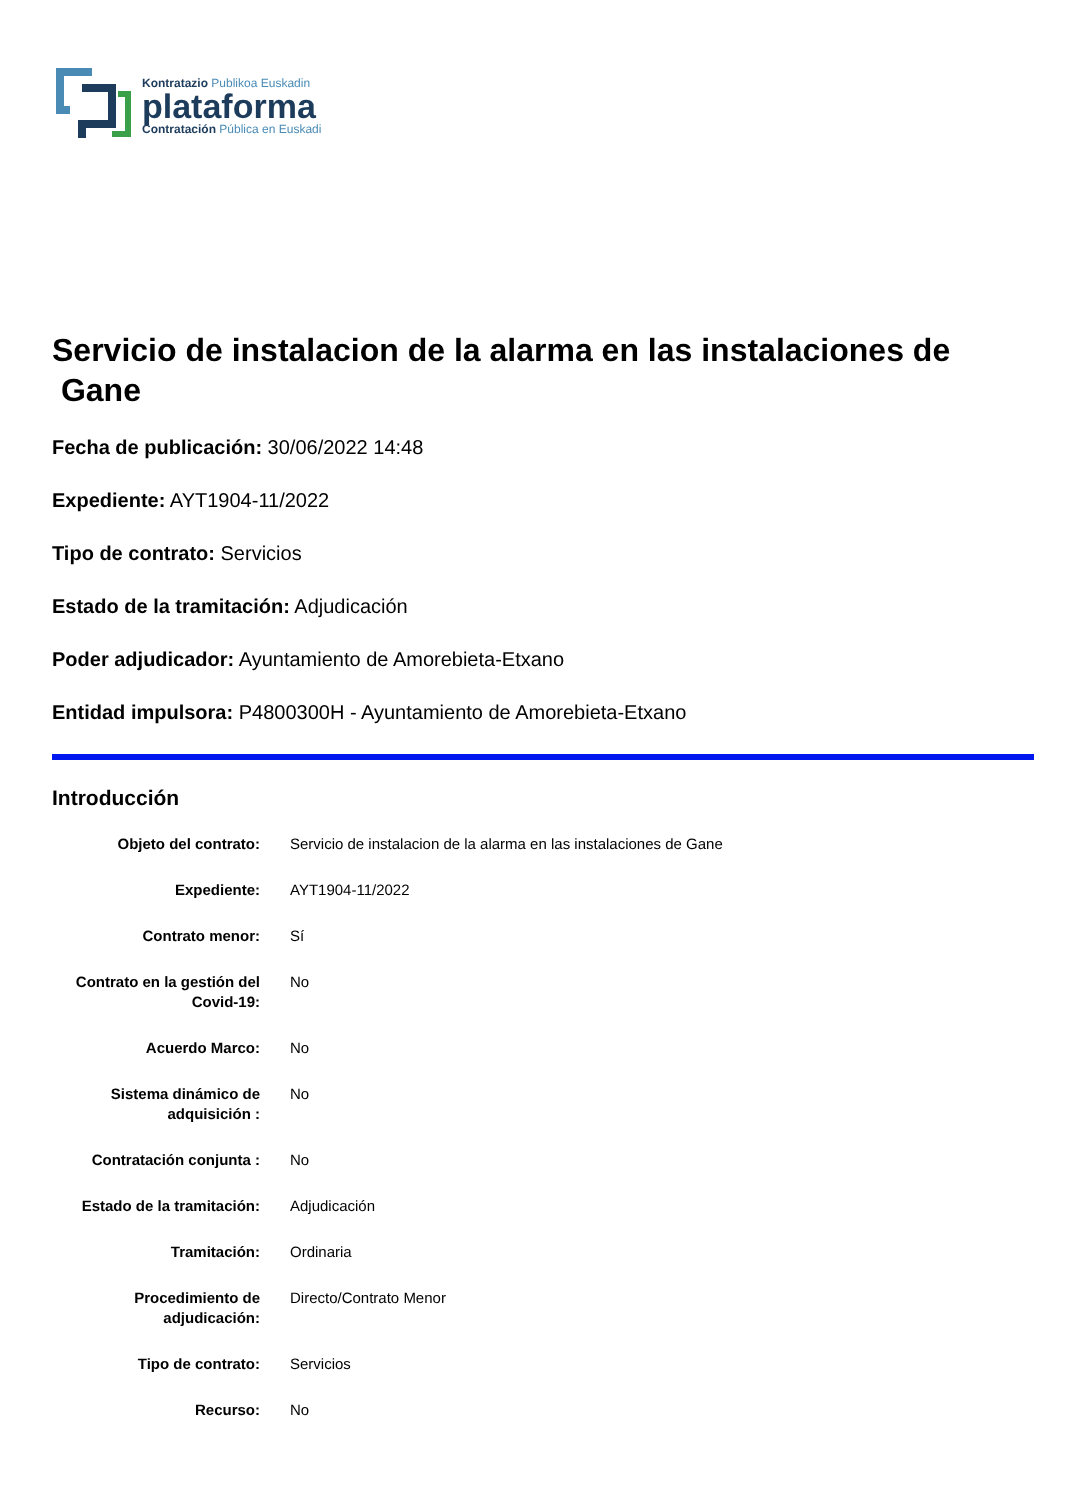Kontratazio Publikoa Euskadin
plataforma
Contratación Pública en Euskadi
Servicio de instalacion de la alarma en las instalaciones de
Gane
Fecha de publicación: 30/06/2022 14:48
Expediente: AYT1904-11/2022
Tipo de contrato: Servicios
Estado de la tramitación: Adjudicación
Poder adjudicador: Ayuntamiento de Amorebieta-Etxano
Entidad impulsora: P4800300H - Ayuntamiento de Amorebieta-Etxano
Introducción
| Objeto del contrato: | Servicio de instalacion de la alarma en las instalaciones de Gane |
| Expediente: | AYT1904-11/2022 |
| Contrato menor: | Sí |
| Contrato en la gestión del Covid-19: | No |
| Acuerdo Marco: | No |
| Sistema dinámico de adquisición : | No |
| Contratación conjunta : | No |
| Estado de la tramitación: | Adjudicación |
| Tramitación: | Ordinaria |
| Procedimiento de adjudicación: | Directo/Contrato Menor |
| Tipo de contrato: | Servicios |
| Recurso: | No |